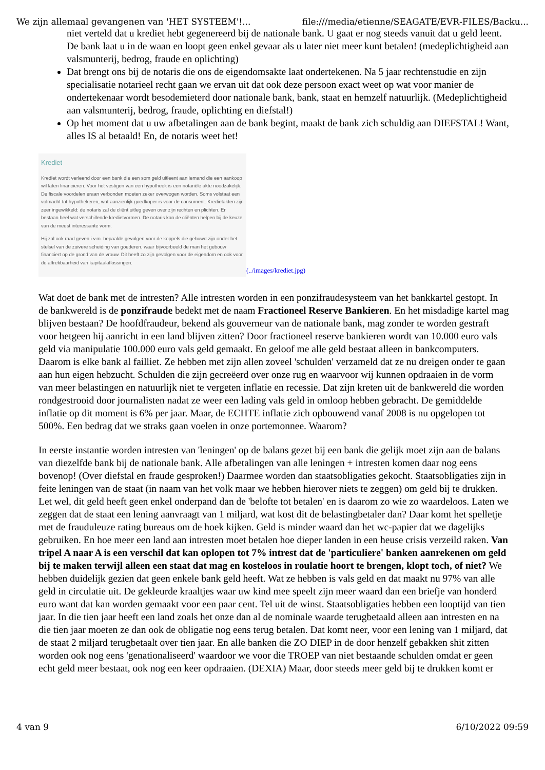We zijn allemaal gevangenen van 'HET SYSTEEM'!... file:///media/etienne/SEAGATE/EVR-FILES/Backu...
niet verteld dat u krediet hebt gegenereerd bij de nationale bank. U gaat er nog steeds vanuit dat u geld leent. De bank laat u in de waan en loopt geen enkel gevaar als u later niet meer kunt betalen! (medeplichtigheid aan valsmunterij, bedrog, fraude en oplichting)
Dat brengt ons bij de notaris die ons de eigendomsakte laat ondertekenen. Na 5 jaar rechtenstudie en zijn specialisatie notarieel recht gaan we ervan uit dat ook deze persoon exact weet op wat voor manier de ondertekenaar wordt besodemieterd door nationale bank, bank, staat en hemzelf natuurlijk. (Medeplichtigheid aan valsmunterij, bedrog, fraude, oplichting en diefstal!)
Op het moment dat u uw afbetalingen aan de bank begint, maakt de bank zich schuldig aan DIEFSTAL! Want, alles IS al betaald! En, de notaris weet het!
Krediet
Krediet wordt verleend door een bank die een som geld uitleent aan iemand die een aankoop wil laten financieren. Voor het vestigen van een hypotheek is een notariële akte noodzakelijk. De fiscale voordelen eraan verbonden moeten zeker overwogen worden. Soms volstaat een volmacht tot hypothekeren, wat aanzienlijk goedkoper is voor de consument. Kredietakten zijn zeer ingewikkeld: de notaris zal de cliënt uitleg geven over zijn rechten en plichten. Er bestaan heel wat verschillende kredietvormen. De notaris kan de cliënten helpen bij de keuze van de meest interessante vorm.
Hij zal ook raad geven i.v.m. bepaalde gevolgen voor de koppels die gehuwd zijn onder het stelsel van de zuivere scheiding van goederen, waar bijvoorbeeld de man het gebouw financiert op de grond van de vrouw. Dit heeft zo zijn gevolgen voor de eigendom en ook voor de aftrekbaarheid van kapitaalaflossingen.
(../images/krediet.jpg)
Wat doet de bank met de intresten? Alle intresten worden in een ponzifraudesysteem van het bankkartel gestopt. In de bankwereld is de ponzifraude bedekt met de naam Fractioneel Reserve Bankieren. En het misdadige kartel mag blijven bestaan? De hoofdfraudeur, bekend als gouverneur van de nationale bank, mag zonder te worden gestraft voor hetgeen hij aanricht in een land blijven zitten? Door fractioneel reserve bankieren wordt van 10.000 euro vals geld via manipulatie 100.000 euro vals geld gemaakt. En geloof me alle geld bestaat alleen in bankcomputers. Daarom is elke bank al failliet. Ze hebben met zijn allen zoveel 'schulden' verzameld dat ze nu dreigen onder te gaan aan hun eigen hebzucht. Schulden die zijn gecreëerd over onze rug en waarvoor wij kunnen opdraaien in de vorm van meer belastingen en natuurlijk niet te vergeten inflatie en recessie. Dat zijn kreten uit de bankwereld die worden rondgestrooid door journalisten nadat ze weer een lading vals geld in omloop hebben gebracht. De gemiddelde inflatie op dit moment is 6% per jaar. Maar, de ECHTE inflatie zich opbouwend vanaf 2008 is nu opgelopen tot 500%. Een bedrag dat we straks gaan voelen in onze portemonnee. Waarom?
In eerste instantie worden intresten van 'leningen' op de balans gezet bij een bank die gelijk moet zijn aan de balans van diezelfde bank bij de nationale bank. Alle afbetalingen van alle leningen + intresten komen daar nog eens bovenop! (Over diefstal en fraude gesproken!) Daarmee worden dan staatsobligaties gekocht. Staatsobligaties zijn in feite leningen van de staat (in naam van het volk maar we hebben hierover niets te zeggen) om geld bij te drukken. Let wel, dit geld heeft geen enkel onderpand dan de 'belofte tot betalen' en is daarom zo wie zo waardeloos. Laten we zeggen dat de staat een lening aanvraagt van 1 miljard, wat kost dit de belastingbetaler dan? Daar komt het spelletje met de frauduleuze rating bureaus om de hoek kijken. Geld is minder waard dan het wc-papier dat we dagelijks gebruiken. En hoe meer een land aan intresten moet betalen hoe dieper landen in een heuse crisis verzeild raken. Van tripel A naar A is een verschil dat kan oplopen tot 7% intrest dat de 'particuliere' banken aanrekenen om geld bij te maken terwijl alleen een staat dat mag en kosteloos in roulatie hoort te brengen, klopt toch, of niet? We hebben duidelijk gezien dat geen enkele bank geld heeft. Wat ze hebben is vals geld en dat maakt nu 97% van alle geld in circulatie uit. De gekleurde kraaltjes waar uw kind mee speelt zijn meer waard dan een briefje van honderd euro want dat kan worden gemaakt voor een paar cent. Tel uit de winst. Staatsobligaties hebben een looptijd van tien jaar. In die tien jaar heeft een land zoals het onze dan al de nominale waarde terugbetaald alleen aan intresten en na die tien jaar moeten ze dan ook de obligatie nog eens terug betalen. Dat komt neer, voor een lening van 1 miljard, dat de staat 2 miljard terugbetaalt over tien jaar. En alle banken die ZO DIEP in de door henzelf gebakken shit zitten worden ook nog eens 'genationaliseerd' waardoor we voor die TROEP van niet bestaande schulden omdat er geen echt geld meer bestaat, ook nog een keer opdraaien. (DEXIA) Maar, door steeds meer geld bij te drukken komt er
4 van 9 6/10/2022 09:59